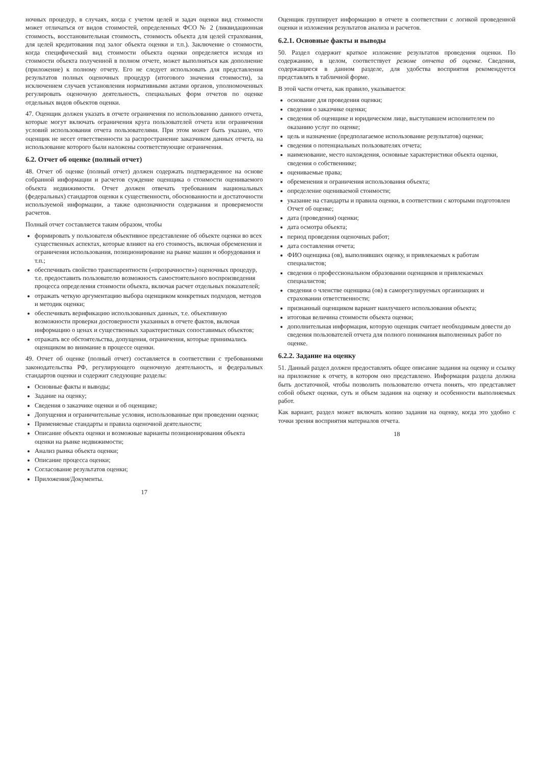ночных процедур, в случаях, когда с учетом целей и задач оценки вид стоимости может отличаться от видов стоимостей, определенных ФСО № 2 (ликвидационная стоимость, восстановительная стоимость, стоимость объекта для целей страхования, для целей кредитования под залог объекта оценки и т.п.). Заключение о стоимости, когда специфический вид стоимости объекта оценки определяется исходя из стоимости объекта полученной в полном отчете, может выполняться как дополнение (приложение) к полному отчету. Его не следует использовать для представления результатов полных оценочных процедур (итогового значения стоимости), за исключением случаев установления нормативными актами органов, уполномоченных регулировать оценочную деятельность, специальных форм отчетов по оценке отдельных видов объектов оценки.
47. Оценщик должен указать в отчете ограничения по использованию данного отчета, которые могут включать ограничения круга пользователей отчета или ограничения условий использования отчета пользователями. При этом может быть указано, что оценщик не несет ответственности за распространение заказчиком данных отчета, на использование которого были наложены соответствующие ограничения.
6.2. Отчет об оценке (полный отчет)
48. Отчет об оценке (полный отчет) должен содержать подтвержденное на основе собранной информации и расчетов суждение оценщика о стоимости оцениваемого объекта недвижимости. Отчет должен отвечать требованиям национальных (федеральных) стандартов оценки к существенности, обоснованности и достаточности используемой информации, а также однозначности содержания и проверяемости расчетов.
Полный отчет составляется таким образом, чтобы
формировать у пользователя объективное представление об объекте оценки во всех существенных аспектах, которые влияют на его стоимость, включая обременения и ограничения использования, позиционирование на рынке машин и оборудования и т.п.;
обеспечивать свойство транспарентности («прозрачности») оценочных процедур, т.е. предоставить пользователю возможность самостоятельного воспроизведения процесса определения стоимости объекта, включая расчет отдельных показателей;
отражать четкую аргументацию выбора оценщиком конкретных подходов, методов и методик оценки;
обеспечивать верификацию использованных данных, т.е. объективную возможности проверки достоверности указанных в отчете фактов, включая информацию о ценах и существенных характеристиках сопоставимых объектов;
отражать все обстоятельства, допущения, ограничения, которые принимались оценщиком во внимание в процессе оценки.
49. Отчет об оценке (полный отчет) составляется в соответствии с требованиями законодательства РФ, регулирующего оценочную деятельность, и федеральных стандартов оценки и содержит следующие разделы:
Основные факты и выводы;
Задание на оценку;
Сведения о заказчике оценки и об оценщике;
Допущения и ограничительные условия, использованные при проведении оценки;
Применяемые стандарты и правила оценочной деятельности;
Описание объекта оценки и возможные варианты позиционирования объекта оценки на рынке недвижимости;
Анализ рынка объекта оценки;
Описание процесса оценки;
Согласование результатов оценки;
Приложения/Документы.
17
Оценщик группирует информацию в отчете в соответствии с логикой проведенной оценки и изложения результатов анализа и расчетов.
6.2.1. Основные факты и выводы
50. Раздел содержит краткое изложение результатов проведения оценки. По содержанию, в целом, соответствует резюме отчета об оценке. Сведения, содержащиеся в данном разделе, для удобства восприятия рекомендуется представлять в табличной форме.
В этой части отчета, как правило, указывается:
основание для проведения оценки;
сведения о заказчике оценки;
сведения об оценщике и юридическом лице, выступавшем исполнителем по оказанию услуг по оценке;
цель и назначение (предполагаемое использование результатов) оценки;
сведения о потенциальных пользователях отчета;
наименование, место нахождения, основные характеристики объекта оценки, сведения о собственнике;
оцениваемые права;
обременения и ограничения использования объекта;
определение оцениваемой стоимости;
указание на стандарты и правила оценки, в соответствии с которыми подготовлен Отчет об оценке;
дата (проведения) оценки;
дата осмотра объекта;
период проведения оценочных работ;
дата составления отчета;
ФИО оценщика (ов), выполнявших оценку, и привлекаемых к работам специалистов;
сведения о профессиональном образовании оценщиков и привлекаемых специалистов;
сведения о членстве оценщика (ов) в саморегулируемых организациях и страховании ответственности;
признанный оценщиком вариант наилучшего использования объекта;
итоговая величина стоимости объекта оценки;
дополнительная информация, которую оценщик считает необходимым довести до сведения пользователей отчета для полного понимания выполненных работ по оценке.
6.2.2. Задание на оценку
51. Данный раздел должен предоставлять общее описание задания на оценку и ссылку на приложение к отчету, в котором оно представлено. Информация раздела должна быть достаточной, чтобы позволить пользователю отчета понять, что представляет собой объект оценки, суть и объем задания на оценку и особенности выполняемых работ.
Как вариант, раздел может включать копию задания на оценку, когда это удобно с точки зрения восприятия материалов отчета.
18